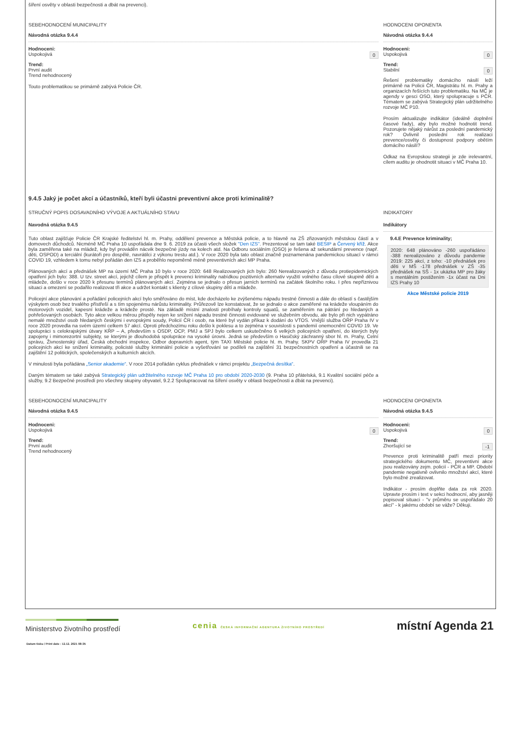šíření osvěty v oblasti bezpečnosti a dbát na prevenci).
SEBEHODNOCENÍ MUNICIPALITY
Návodná otázka 9.4.4
Hodnoceni:
Uspokojivá 0
Trend:
První audit
Trend nehodnocený
Touto problematikou se primárně zabývá Policie ČR.
HODNOCENI OPONENTA
Návodná otázka 9.4.4
Hodnoceni:
Uspokojivá 0
Trend:
Stabilní 0
Řešení problematiky domácího násilí leží primárně na Policii ČR, Magistrátu hl. m. Prahy a organizacích řešících tuto problematiku. Na MČ je agendy v gesci OSO, který spolupracuje s PČR. Tématem se zabývá Strategický plán udržitelného rozvoje MČ P10.
Prosím aktualizujte indikátor (ideálně doplnění časové řady), aby bylo možné hodnotit trend. Pozorujete nějaký nárůst za poslední pandemický rok? Ovlivnil poslední rok realizaci prevence/osvěty či dostupnost podpory obětím domácího násilí?
Odkaz na Evropskou strategii je zde irelevantní, cílem auditu je ohodnotit situaci v MČ Praha 10.
9.4.5 Jaký je počet akcí a účastníků, kteří byli účastni preventivní akce proti kriminalitě?
STRUČNÝ POPIS DOSAVADNÍHO VÝVOJE A AKTUÁLNÍHO STAVU
Navodná otázka 9.4.5
Tuto oblast zajišťuje Policie ČR Krajské ředitelství hl. m. Prahy, oddělení prevence a Městská policie, a to hlavně na ZŠ zřizovaných městskou částí a v domovech důchodců. Nicméně MČ Praha 10 uspořádala dne 9. 6. 2019 za účasti všech složek "Den IZS". Prezentoval se tam také BESIP a Červený kříž. Akce byla zaměřena také na mládež, kdy byl prováděn nácvik bezpečné jízdy na kolech atd. Na Odboru sociálním (OSO) je řešena až sekundární prevence (např. děti, OSPOD) a terciální (kurátoři pro dospělé, navrátilci z výkonu trestu atd.). V roce 2020 byla tato oblast značně poznamenána pandemickou situací v rámci COVID 19, vzhledem k tomu nebyl pořádán den IZS a proběhlo nepoměrně méně preventivních akcí MP Praha.
Plánovaných akcí a přednášek MP na území MČ Praha 10 bylo v roce 2020: 648 Realizovaných jich bylo: 260 Nerealizovaných z důvodu protiepidemických opatření jich bylo: 388. U tzv. street akcí, jejichž cílem je přispět k prevenci kriminality nabídkou pozitivních alternativ využití volného času cílové skupině dětí a mládeže, došlo v roce 2020 k přesunu termínů plánovaných akcí. Zejména se jednalo o přesun jarních termínů na začátek školního roku. I přes nepříznivou situaci a omezení se podařilo realizovat tři akce a udržet kontakt s klienty z cílové skupiny dětí a mládeže.
Policejní akce plánování a pořádání policejních akcí bylo směřováno do míst, kde docházelo ke zvýšenému nápadu trestné činnosti a dále do oblastí s častějším výskytem osob bez trvalého přístřeší a s tím spojenému nárůstu kriminality. Průřezově lze konstatovat, že se jednalo o akce zaměřené na krádeže vloupáním do motorových vozidel, kapesní krádeže a krádeže prosté. Na základě místní znalosti probíhaly kontroly squatů, se zaměřením na pátrání po hledaných a pohřešovaných osobách. Tyto akce velkou měrou přispěly nejen ke snížení nápadu trestné činnosti evidované ve služebním obvodu, ale bylo při nich vypátráno nemalé množství osob hledaných českými i evropskými soudy, Policií ČR i osob, na které byl vydán příkaz k dodání do VTOS. Vnější služba OŘP Praha IV v roce 2020 provedla na svém území celkem 57 akcí. Oproti předchozímu roku došlo k poklesu a to zejména v souvislosti s pandemií onemocnění COVID 19. Ve spolupráci s celokrajskými útvary KŘP – A, především s OSDP, OCP, PMJ a SPJ bylo celkem uskutečněno 6 velkých policejních opatření, do kterých byly zapojeny i mimorezortní subjekty, se kterými je dlouhodobá spolupráce na vysoké úrovni. Jedná se především o Hasičský záchranný sbor hl. m. Prahy, Celní správu, Živnostenský úřad, Česká obchodní inspekce, Odbor dopravních agent, tým TAXI Městské policie hl. m. Prahy. SKPV OŘP Praha IV provedla 21 policejních akcí ke snížení kriminality, policisté služby kriminální policie a vyšetřování se podíleli na zajištění 31 bezpečnostních opatření a účastnili se na zajištění 12 politických, společenských a kulturních akcích.
V minulosti byla pořádána „Senior akademie“. V roce 2014 pořádán cyklus přednášek v rámci projektu „Bezpečná desítka“.
Daným tématem se také zabývá Strategický plán udržitelného rozvoje MČ Praha 10 pro období 2020-2030 (9. Praha 10 přátelská, 9.1 Kvalitní sociální péče a služby, 9.2 Bezpečné prostředí pro všechny skupiny obyvatel, 9.2.2 Spolupracovat na šíření osvěty v oblasti bezpečnosti a dbát na prevenci).
INDIKATORY
Indikátory
9.4.E Prevence kriminality;
2020: 648 plánováno -260 uspořádáno -388 nerealizováno z důvodu pandemie 2019: 225 akcí, z toho: -10 přednášek pro děti v MŠ -178 přednášek v ZŠ -35 přednášek na SŠ - 1x ukázka MP pro žáky s mentálním postižením -1x účast na Dni IZS Prahy 10
Akce Městské policie 2019
SEBEHODNOCENÍ MUNICIPALITY
Návodná otázka 9.4.5
Hodnoceni:
Uspokojivá 0
Trend:
První audit
Trend nehodnocený
HODNOCENI OPONENTA
Návodná otázka 9.4.5
Hodnoceni:
Uspokojivá 0
Trend:
Zhoršující se -1
Prevence proti kriminalitě patří mezi priority strategického dokumentu MČ, preventivní akce jsou realizovány zejm. policií - PČR a MP. Období pandemie negativně ovlivnilo množství akcí, které bylo možné zrealizovat.
Indikátor - prosím doplňte data za rok 2020. Upravte prosím i text v sekci hodnocní, aby jasněji popisoval situaci - "v průměru se uspořádalo 20 akcí" - k jakému období se váže? Děkuji.
Ministerstvo životního prostředí
cenia ČESKÁ INFORMAČNÍ AGENTURA ŽIVOTNÍHO PROSTŘEDÍ
místní Agenda 21
Datum tisku / Print date : 12.12. 2021 08:35